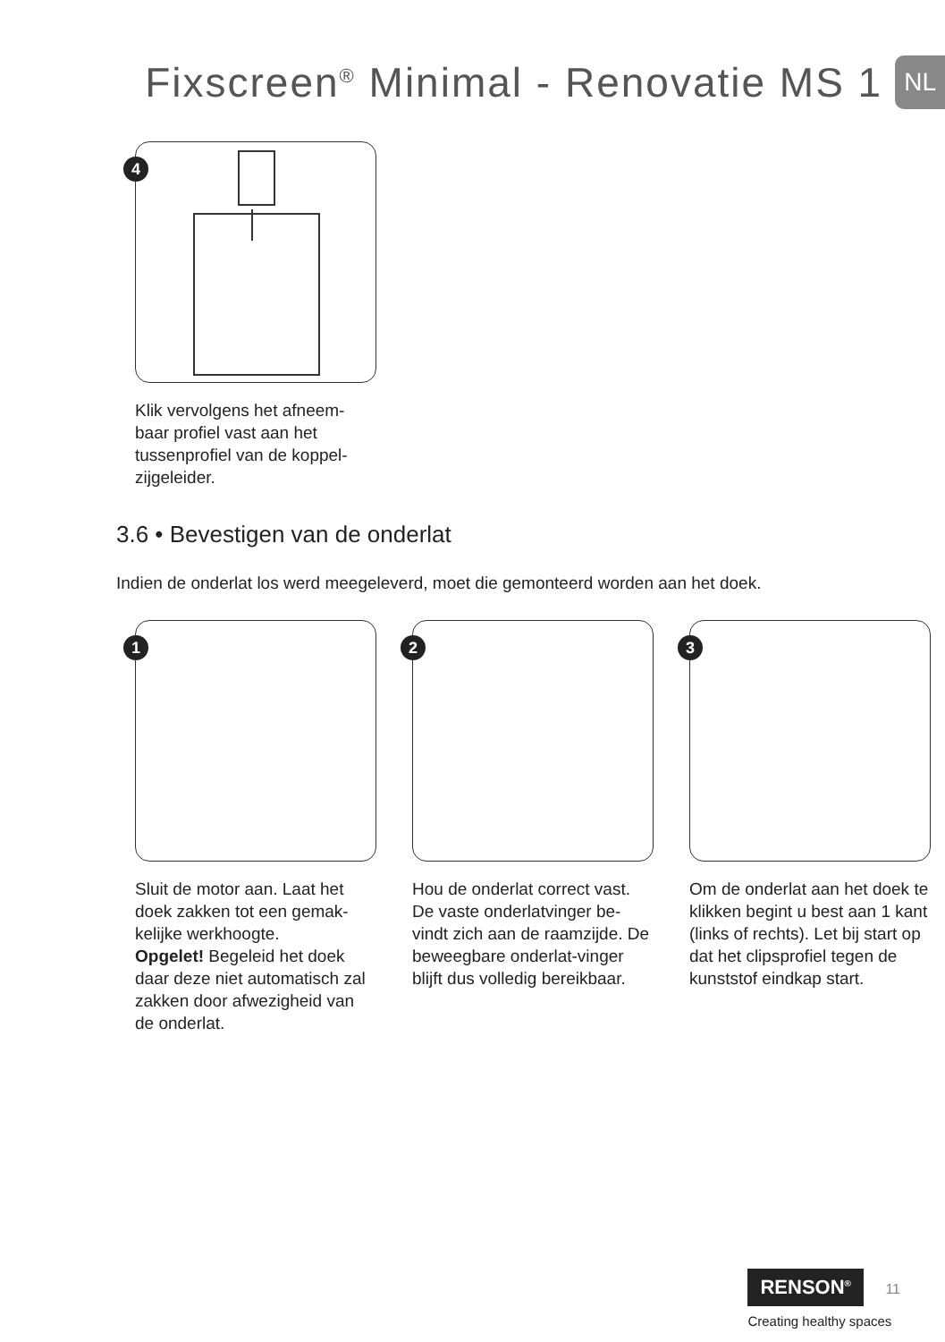Fixscreen<sup>®</sup> Minimal - Renovatie MS 1
NL
4
Klik vervolgens het afneem-
baar profiel vast aan het
tussenprofiel van de koppel-
zijgeleider.
3.6 • Bevestigen van de onderlat
Indien de onderlat los werd meegeleverd, moet die gemonteerd worden aan het doek.
1
Sluit de motor aan. Laat het doek zakken tot een gemak-kelijke werkhoogte.
Opgelet! Begeleid het doek daar deze niet automatisch zal zakken door afwezigheid van de onderlat.
2
Hou de onderlat correct vast. De vaste onderlatvinger be-vindt zich aan de raamzijde. De beweegbare onderlat-vinger blijft dus volledig bereikbaar.
3
Om de onderlat aan het doek te klikken begint u best aan 1 kant (links of rechts). Let bij start op dat het clipsprofiel tegen de kunststof eindkap start.
RENSON<sup>®</sup> 11
Creating healthy spaces